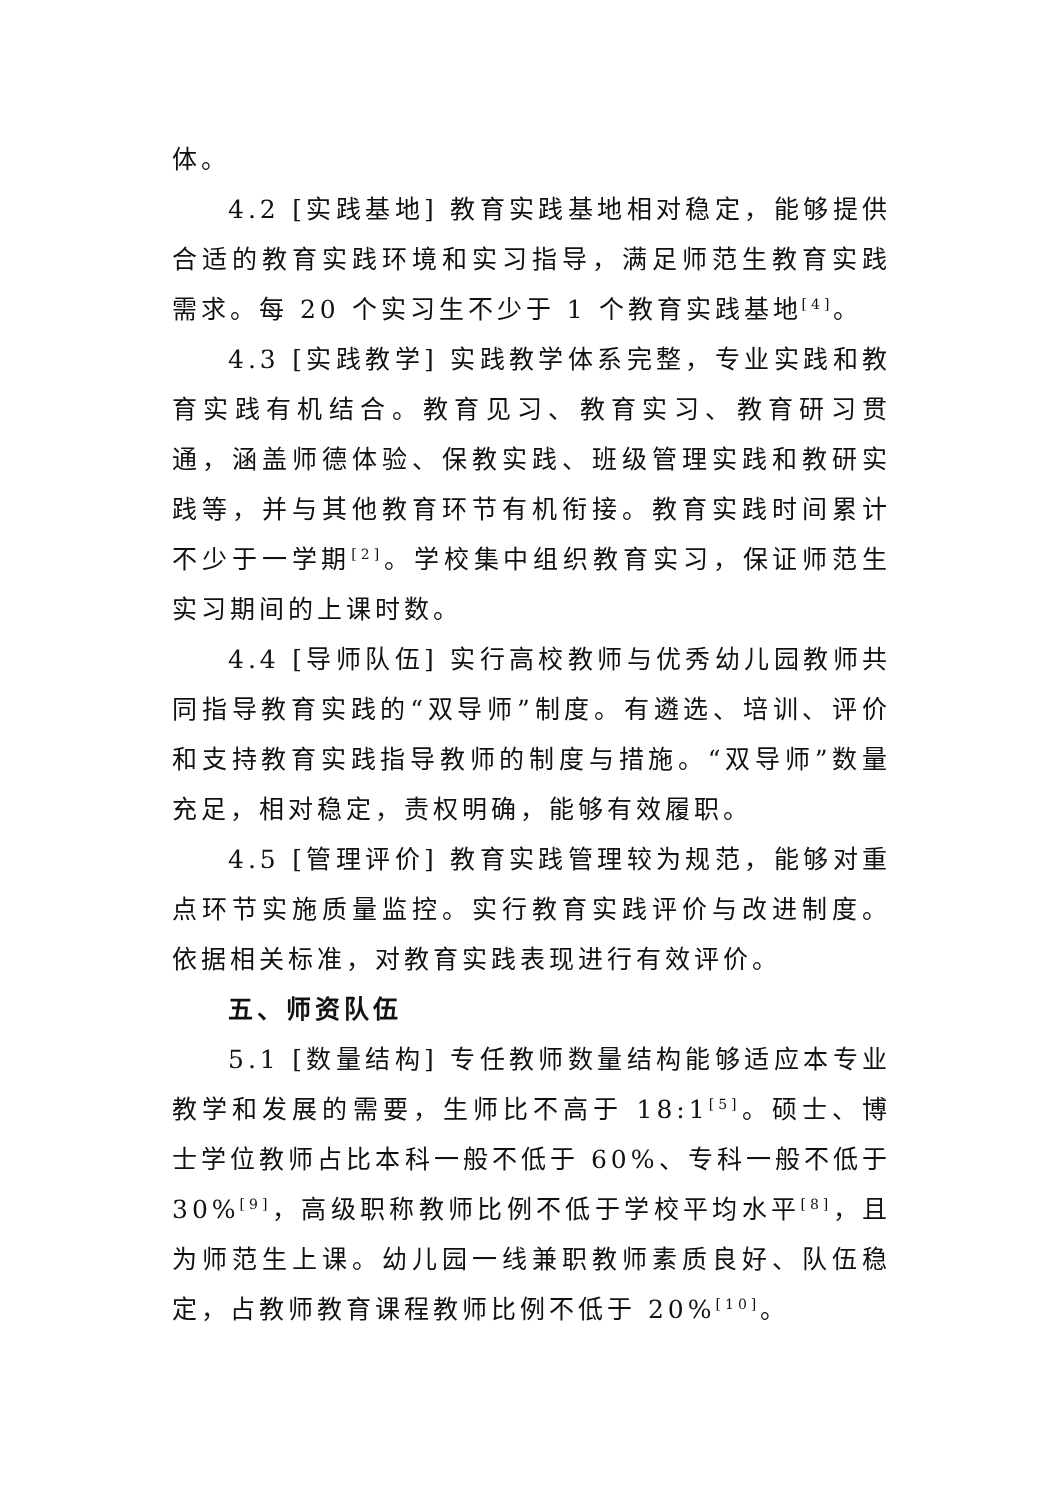体。
4.2 [实践基地] 教育实践基地相对稳定，能够提供合适的教育实践环境和实习指导，满足师范生教育实践需求。每 20 个实习生不少于 1 个教育实践基地<sup>[4]</sup>。
4.3 [实践教学] 实践教学体系完整，专业实践和教育实践有机结合。教育见习、教育实习、教育研习贯通，涵盖师德体验、保教实践、班级管理实践和教研实践等，并与其他教育环节有机衔接。教育实践时间累计不少于一学期<sup>[2]</sup>。学校集中组织教育实习，保证师范生实习期间的上课时数。
4.4 [导师队伍] 实行高校教师与优秀幼儿园教师共同指导教育实践的“双导师”制度。有遴选、培训、评价和支持教育实践指导教师的制度与措施。“双导师”数量充足，相对稳定，责权明确，能够有效履职。
4.5 [管理评价] 教育实践管理较为规范，能够对重点环节实施质量监控。实行教育实践评价与改进制度。依据相关标准，对教育实践表现进行有效评价。
五、师资队伍
5.1 [数量结构] 专任教师数量结构能够适应本专业教学和发展的需要，生师比不高于 18:1<sup>[5]</sup>。硕士、博士学位教师占比本科一般不低于 60%、专科一般不低于 30%<sup>[9]</sup>，高级职称教师比例不低于学校平均水平<sup>[8]</sup>，且为师范生上课。幼儿园一线兼职教师素质良好、队伍稳定，占教师教育课程教师比例不低于 20%<sup>[10]</sup>。